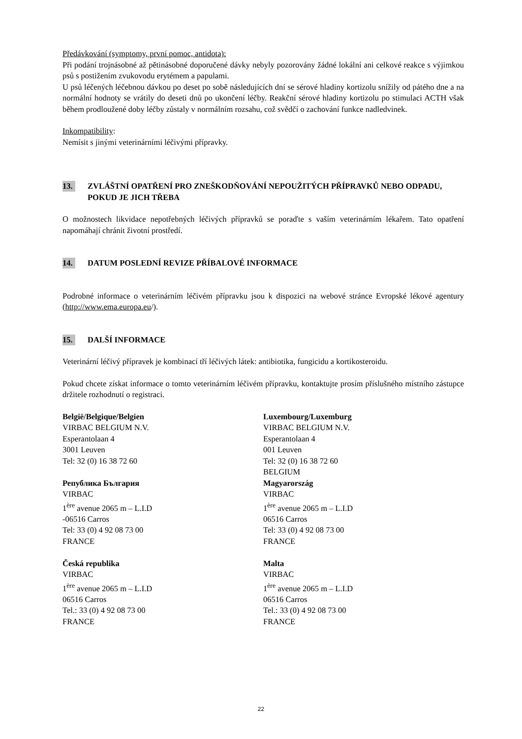Předávkování (symptomy, první pomoc, antidota):
Při podání trojnásobné až pětinásobné doporučené dávky nebyly pozorovány žádné lokální ani celkové reakce s výjimkou psů s postižením zvukovodu erytémem a papulami.
U psů léčených léčebnou dávkou po deset po sobě následujících dní se sérové hladiny kortizolu snížily od pátého dne a na normální hodnoty se vrátily do deseti dnů po ukončení léčby. Reakční sérové hladiny kortizolu po stimulaci ACTH však během prodloužené doby léčby zůstaly v normálním rozsahu, což svědčí o zachování funkce nadledvinek.
Inkompatibility:
Nemísit s jinými veterinárními léčivými přípravky.
13. ZVLÁŠTNÍ OPATŘENÍ PRO ZNEŠKODŇOVÁNÍ NEPOUŽITÝCH PŘÍPRAVKŮ NEBO ODPADU, POKUD JE JICH TŘEBA
O možnostech likvidace nepotřebných léčivých přípravků se poraďte s vaším veterinárním lékařem. Tato opatření napomáhají chránit životní prostředí.
14. DATUM POSLEDNÍ REVIZE PŘÍBALOVÉ INFORMACE
Podrobné informace o veterinárním léčivém přípravku jsou k dispozici na webové stránce Evropské lékové agentury (http://www.ema.europa.eu/).
15. DALŠÍ INFORMACE
Veterinární léčivý přípravek je kombinací tří léčivých látek: antibiotika, fungicidu a kortikosteroidu.
Pokud chcete získat informace o tomto veterinárním léčivém přípravku, kontaktujte prosím příslušného místního zástupce držitele rozhodnutí o registraci.
België/Belgique/Belgien
VIRBAC BELGIUM N.V.
Esperantolaan 4
3001 Leuven
Tel: 32 (0) 16 38 72 60
Република България
VIRBAC
1<sup>ère</sup> avenue 2065 m – L.I.D
-06516 Carros
Tel: 33 (0) 4 92 08 73 00
FRANCE
Česká republika
VIRBAC
1<sup>ère</sup> avenue 2065 m – L.I.D
06516 Carros
Tel.: 33 (0) 4 92 08 73 00
FRANCE
Luxembourg/Luxemburg
VIRBAC BELGIUM N.V.
Esperantolaan 4
001 Leuven
Tel: 32 (0) 16 38 72 60
BELGIUM
Magyarország
VIRBAC
1<sup>ère</sup> avenue 2065 m – L.I.D
06516 Carros
Tel: 33 (0) 4 92 08 73 00
FRANCE
Malta
VIRBAC
1<sup>ère</sup> avenue 2065 m – L.I.D
06516 Carros
Tel.: 33 (0) 4 92 08 73 00
FRANCE
22